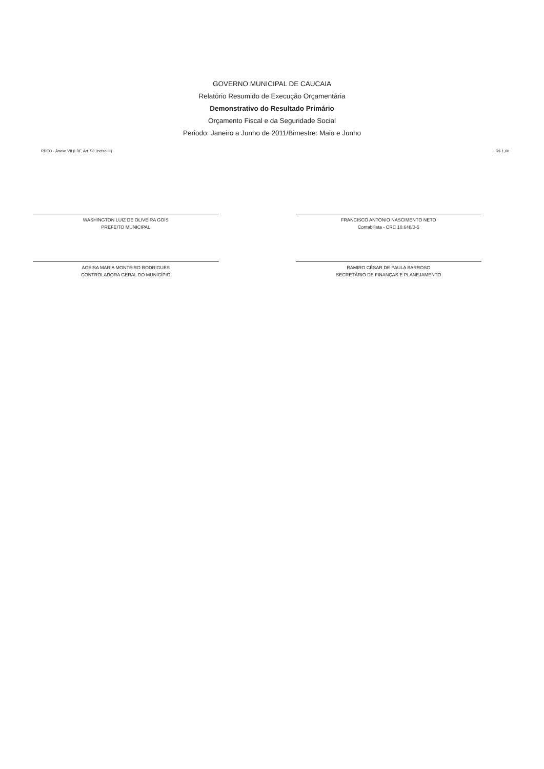GOVERNO MUNICIPAL DE CAUCAIA
Relatório Resumido de Execução Orçamentária
Demonstrativo do Resultado Primário
Orçamento Fiscal e da Seguridade Social
Periodo: Janeiro a Junho de 2011/Bimestre: Maio e Junho
RREO - Anexo VII (LRF, Art. 53, inciso III) R$ 1,00
WASHINGTON LUIZ DE OLIVEIRA GOIS
PREFEITO MUNICIPAL
FRANCISCO ANTONIO NASCIMENTO NETO
Contabilista - CRC 10.648/0-5
AGEISA MARIA MONTEIRO RODRIGUES
CONTROLADORA GERAL DO MUNICÍPIO
RAMIRO CÉSAR DE PAULA BARROSO
SECRETÁRIO DE FINANÇAS E PLANEJAMENTO